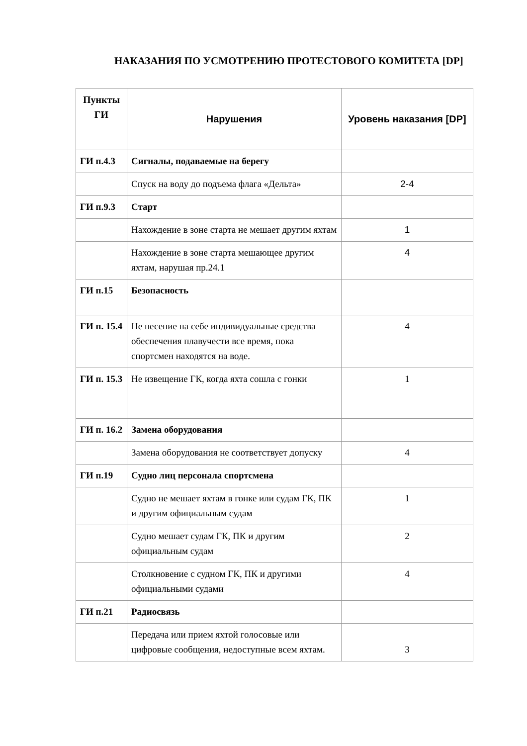НАКАЗАНИЯ ПО УСМОТРЕНИЮ ПРОТЕСТОВОГО КОМИТЕТА [DP]
| Пункты ГИ | Нарушения | Уровень наказания [DP] |
| --- | --- | --- |
| ГИ п.4.3 | Сигналы, подаваемые на берегу | |
| | Спуск на воду до подъема флага «Дельта» | 2-4 |
| ГИ п.9.3 | Старт | |
| | Нахождение в зоне старта не мешает другим яхтам | 1 |
| | Нахождение в зоне старта мешающее другим яхтам, нарушая пр.24.1 | 4 |
| ГИ п.15 | Безопасность | |
| ГИ п. 15.4 | Не несение на себе индивидуальные средства обеспечения плавучести все время, пока спортсмен находятся на воде. | 4 |
| ГИ п. 15.3 | Не извещение ГК, когда яхта сошла с гонки | 1 |
| ГИ п. 16.2 | Замена оборудования | |
| | Замена оборудования не соответствует допуску | 4 |
| ГИ п.19 | Судно лиц персонала спортсмена | |
| | Судно не мешает яхтам в гонке или судам ГК, ПК и другим официальным судам | 1 |
| | Судно мешает судам ГК, ПК и другим официальным судам | 2 |
| | Столкновение с судном ГК, ПК и другими официальными судами | 4 |
| ГИ п.21 | Радиосвязь | |
| | Передача или прием яхтой голосовые или цифровые сообщения, недоступные всем яхтам. | 3 |